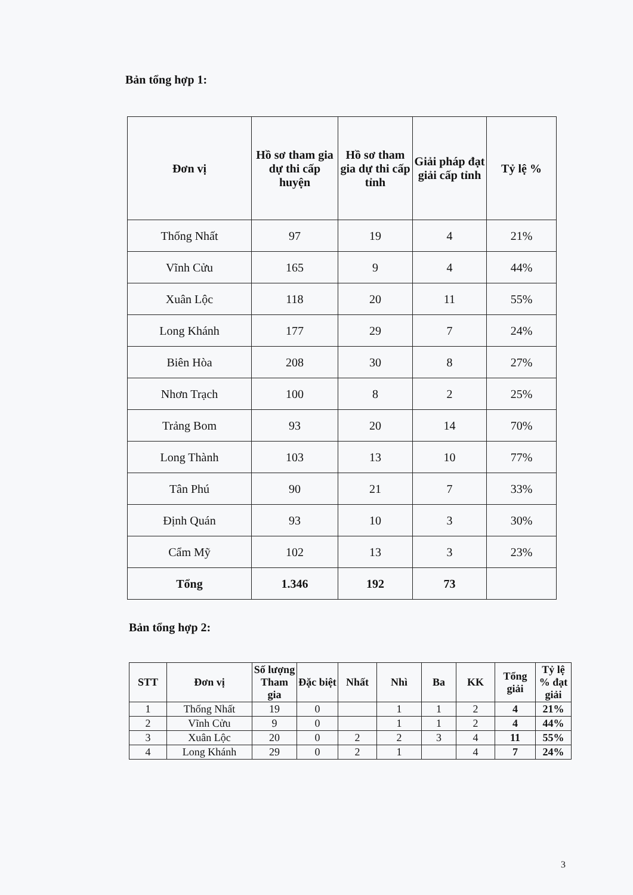Bản tổng hợp 1:
| Đơn vị | Hồ sơ tham gia dự thi cấp huyện | Hồ sơ tham gia dự thi cấp tỉnh | Giải pháp đạt giải cấp tỉnh | Tỷ lệ % |
| --- | --- | --- | --- | --- |
| Thống Nhất | 97 | 19 | 4 | 21% |
| Vĩnh Cửu | 165 | 9 | 4 | 44% |
| Xuân Lộc | 118 | 20 | 11 | 55% |
| Long Khánh | 177 | 29 | 7 | 24% |
| Biên Hòa | 208 | 30 | 8 | 27% |
| Nhơn Trạch | 100 | 8 | 2 | 25% |
| Trảng Bom | 93 | 20 | 14 | 70% |
| Long Thành | 103 | 13 | 10 | 77% |
| Tân Phú | 90 | 21 | 7 | 33% |
| Định Quán | 93 | 10 | 3 | 30% |
| Cẩm Mỹ | 102 | 13 | 3 | 23% |
| Tổng | 1.346 | 192 | 73 | |
Bản tổng hợp 2:
| STT | Đơn vị | Số lượng Tham gia | Đặc biệt | Nhất | Nhì | Ba | KK | Tổng giải | Tỷ lệ % đạt giải |
| --- | --- | --- | --- | --- | --- | --- | --- | --- | --- |
| 1 | Thống Nhất | 19 | 0 | | 1 | 1 | 2 | 4 | 21% |
| 2 | Vĩnh Cửu | 9 | 0 | | 1 | 1 | 2 | 4 | 44% |
| 3 | Xuân Lộc | 20 | 0 | 2 | 2 | 3 | 4 | 11 | 55% |
| 4 | Long Khánh | 29 | 0 | 2 | 1 | | 4 | 7 | 24% |
3